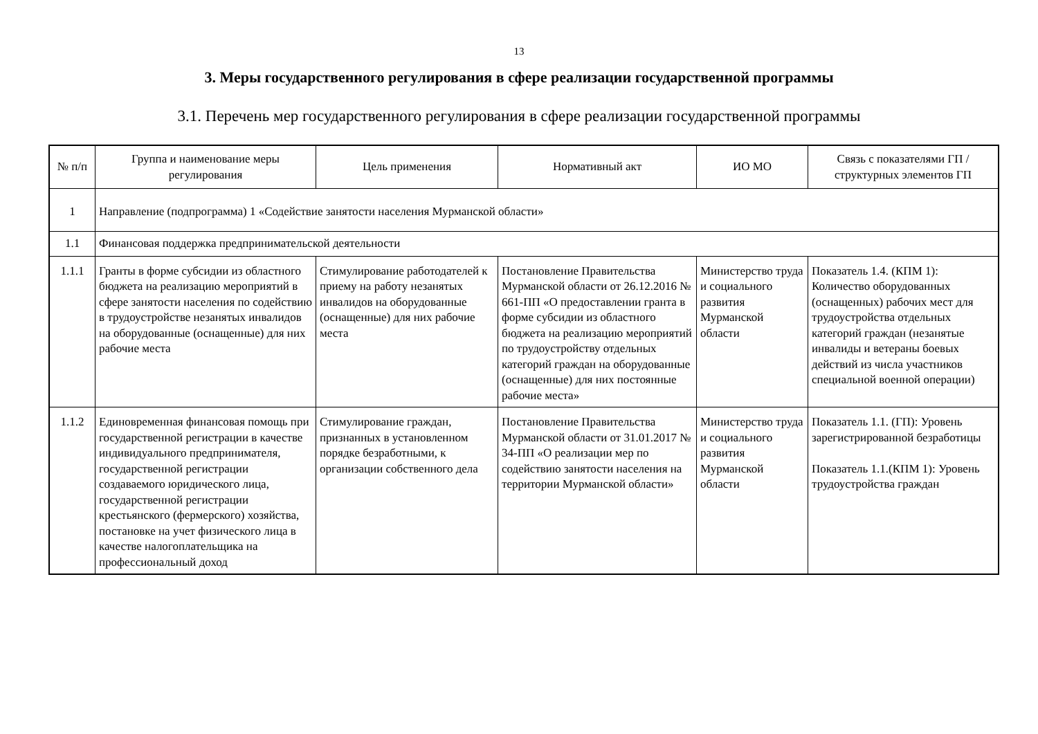13
3. Меры государственного регулирования в сфере реализации государственной программы
3.1. Перечень мер государственного регулирования в сфере реализации государственной программы
| № п/п | Группа и наименование меры регулирования | Цель применения | Нормативный акт | ИО МО | Связь с показателями ГП / структурных элементов ГП |
| --- | --- | --- | --- | --- | --- |
| 1 | Направление (подпрограмма) 1 «Содействие занятости населения Мурманской области» | | | | |
| 1.1 | Финансовая поддержка предпринимательской деятельности | | | | |
| 1.1.1 | Гранты в форме субсидии из областного бюджета на реализацию мероприятий в сфере занятости населения по содействию в трудоустройстве незанятых инвалидов на оборудованные (оснащенные) для них рабочие места | Стимулирование работодателей к приему на работу незанятых инвалидов на оборудованные (оснащенные) для них рабочие места | Постановление Правительства Мурманской области от 26.12.2016 № 661-ПП «О предоставлении гранта в форме субсидии из областного бюджета на реализацию мероприятий по трудоустройству отдельных категорий граждан на оборудованные (оснащенные) для них постоянные рабочие места» | Министерство труда и социального развития Мурманской области | Показатель 1.4. (КПМ 1): Количество оборудованных (оснащенных) рабочих мест для трудоустройства отдельных категорий граждан (незанятые инвалиды и ветераны боевых действий из числа участников специальной военной операции) |
| 1.1.2 | Единовременная финансовая помощь при государственной регистрации в качестве индивидуального предпринимателя, государственной регистрации создаваемого юридического лица, государственной регистрации крестьянского (фермерского) хозяйства, постановке на учет физического лица в качестве налогоплательщика на профессиональный доход | Стимулирование граждан, признанных в установленном порядке безработными, к организации собственного дела | Постановление Правительства Мурманской области от 31.01.2017 № 34-ПП «О реализации мер по содействию занятости населения на территории Мурманской области» | Министерство труда и социального развития Мурманской области | Показатель 1.1. (ГП): Уровень зарегистрированной безработицы Показатель 1.1.(КПМ 1): Уровень трудоустройства граждан |